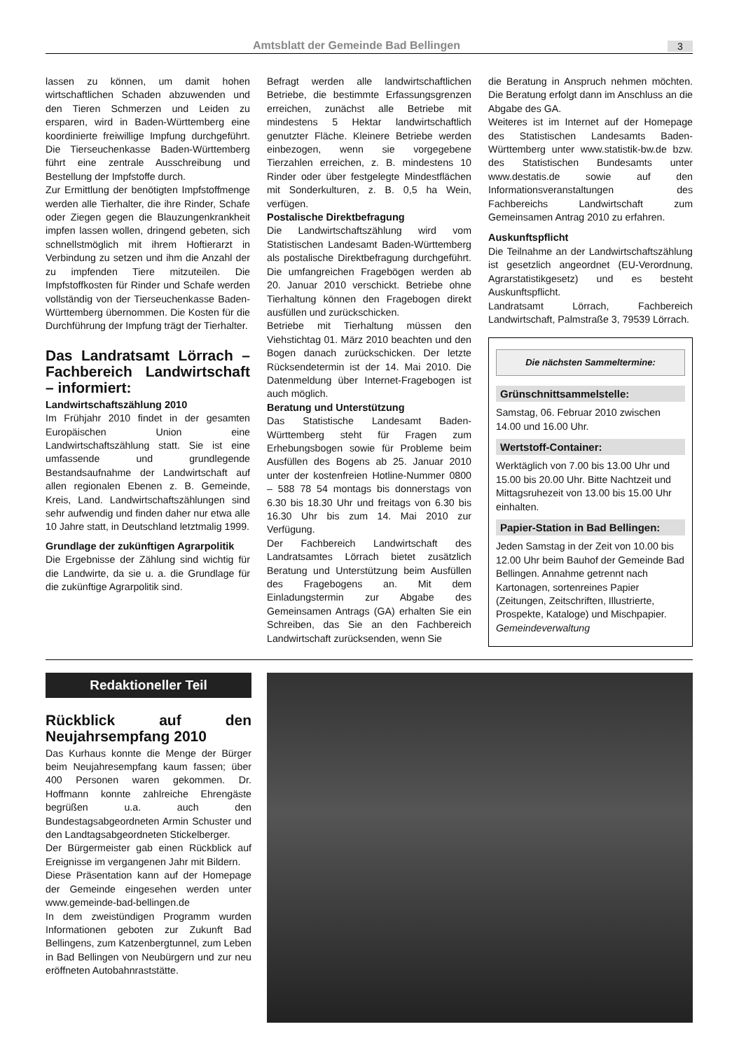Amtsblatt der Gemeinde Bad Bellingen 3
lassen zu können, um damit hohen wirtschaftlichen Schaden abzuwenden und den Tieren Schmerzen und Leiden zu ersparen, wird in Baden-Württemberg eine koordinierte freiwillige Impfung durchgeführt. Die Tierseuchenkasse Baden-Württemberg führt eine zentrale Ausschreibung und Bestellung der Impfstoffe durch.
Zur Ermittlung der benötigten Impfstoffmenge werden alle Tierhalter, die ihre Rinder, Schafe oder Ziegen gegen die Blauzungenkrankheit impfen lassen wollen, dringend gebeten, sich schnellstmöglich mit ihrem Hoftierarzt in Verbindung zu setzen und ihm die Anzahl der zu impfenden Tiere mitzuteilen. Die Impfstoffkosten für Rinder und Schafe werden vollständig von der Tierseuchenkasse Baden-Württemberg übernommen. Die Kosten für die Durchführung der Impfung trägt der Tierhalter.
Das Landratsamt Lörrach – Fachbereich Landwirtschaft – informiert:
Landwirtschaftszählung 2010
Im Frühjahr 2010 findet in der gesamten Europäischen Union eine Landwirtschaftszählung statt. Sie ist eine umfassende und grundlegende Bestandsaufnahme der Landwirtschaft auf allen regionalen Ebenen z. B. Gemeinde, Kreis, Land. Landwirtschaftszählungen sind sehr aufwendig und finden daher nur etwa alle 10 Jahre statt, in Deutschland letztmalig 1999.
Grundlage der zukünftigen Agrarpolitik
Die Ergebnisse der Zählung sind wichtig für die Landwirte, da sie u. a. die Grundlage für die zukünftige Agrarpolitik sind.
Befragt werden alle landwirtschaftlichen Betriebe, die bestimmte Erfassungsgrenzen erreichen, zunächst alle Betriebe mit mindestens 5 Hektar landwirtschaftlich genutzter Fläche. Kleinere Betriebe werden einbezogen, wenn sie vorgegebene Tierzahlen erreichen, z. B. mindestens 10 Rinder oder über festgelegte Mindestflächen mit Sonderkulturen, z. B. 0,5 ha Wein, verfügen.
Postalische Direktbefragung
Die Landwirtschaftszählung wird vom Statistischen Landesamt Baden-Württemberg als postalische Direktbefragung durchgeführt. Die umfangreichen Fragebögen werden ab 20. Januar 2010 verschickt. Betriebe ohne Tierhaltung können den Fragebogen direkt ausfüllen und zurückschicken.
Betriebe mit Tierhaltung müssen den Viehstichtag 01. März 2010 beachten und den Bogen danach zurückschicken. Der letzte Rücksendetermin ist der 14. Mai 2010. Die Datenmeldung über Internet-Fragebogen ist auch möglich.
Beratung und Unterstützung
Das Statistische Landesamt Baden-Württemberg steht für Fragen zum Erhebungsbogen sowie für Probleme beim Ausfüllen des Bogens ab 25. Januar 2010 unter der kostenfreien Hotline-Nummer 0800 – 588 78 54 montags bis donnerstags von 6.30 bis 18.30 Uhr und freitags von 6.30 bis 16.30 Uhr bis zum 14. Mai 2010 zur Verfügung.
Der Fachbereich Landwirtschaft des Landratsamtes Lörrach bietet zusätzlich Beratung und Unterstützung beim Ausfüllen des Fragebogens an. Mit dem Einladungstermin zur Abgabe des Gemeinsamen Antrags (GA) erhalten Sie ein Schreiben, das Sie an den Fachbereich Landwirtschaft zurücksenden, wenn Sie
die Beratung in Anspruch nehmen möchten. Die Beratung erfolgt dann im Anschluss an die Abgabe des GA.
Weiteres ist im Internet auf der Homepage des Statistischen Landesamts Baden-Württemberg unter www.statistik-bw.de bzw. des Statistischen Bundesamts unter www.destatis.de sowie auf den Informationsveranstaltungen des Fachbereichs Landwirtschaft zum Gemeinsamen Antrag 2010 zu erfahren.
Auskunftspflicht
Die Teilnahme an der Landwirtschaftszählung ist gesetzlich angeordnet (EU-Verordnung, Agrarstatistikgesetz) und es besteht Auskunftspflicht.
Landratsamt Lörrach, Fachbereich Landwirtschaft, Palmstraße 3, 79539 Lörrach.
Die nächsten Sammeltermine:
Grünschnittsammelstelle:
Samstag, 06. Februar 2010 zwischen 14.00 und 16.00 Uhr.
Wertstoff-Container:
Werktäglich von 7.00 bis 13.00 Uhr und 15.00 bis 20.00 Uhr. Bitte Nachtzeit und Mittagsruhezeit von 13.00 bis 15.00 Uhr einhalten.
Papier-Station in Bad Bellingen:
Jeden Samstag in der Zeit von 10.00 bis 12.00 Uhr beim Bauhof der Gemeinde Bad Bellingen. Annahme getrennt nach Kartonagen, sortenreines Papier (Zeitungen, Zeitschriften, Illustrierte, Prospekte, Kataloge) und Mischpapier. Gemeindeverwaltung
Redaktioneller Teil
Rückblick auf den Neujahrsempfang 2010
Das Kurhaus konnte die Menge der Bürger beim Neujahresempfang kaum fassen; über 400 Personen waren gekommen. Dr. Hoffmann konnte zahlreiche Ehrengäste begrüßen u.a. auch den Bundestagsabgeordneten Armin Schuster und den Landtagsabgeordneten Stickelberger.
Der Bürgermeister gab einen Rückblick auf Ereignisse im vergangenen Jahr mit Bildern.
Diese Präsentation kann auf der Homepage der Gemeinde eingesehen werden unter www.gemeinde-bad-bellingen.de
In dem zweistündigen Programm wurden Informationen geboten zur Zukunft Bad Bellingens, zum Katzenbergtunnel, zum Leben in Bad Bellingen von Neubürgern und zur neu eröffneten Autobahnraststätte.